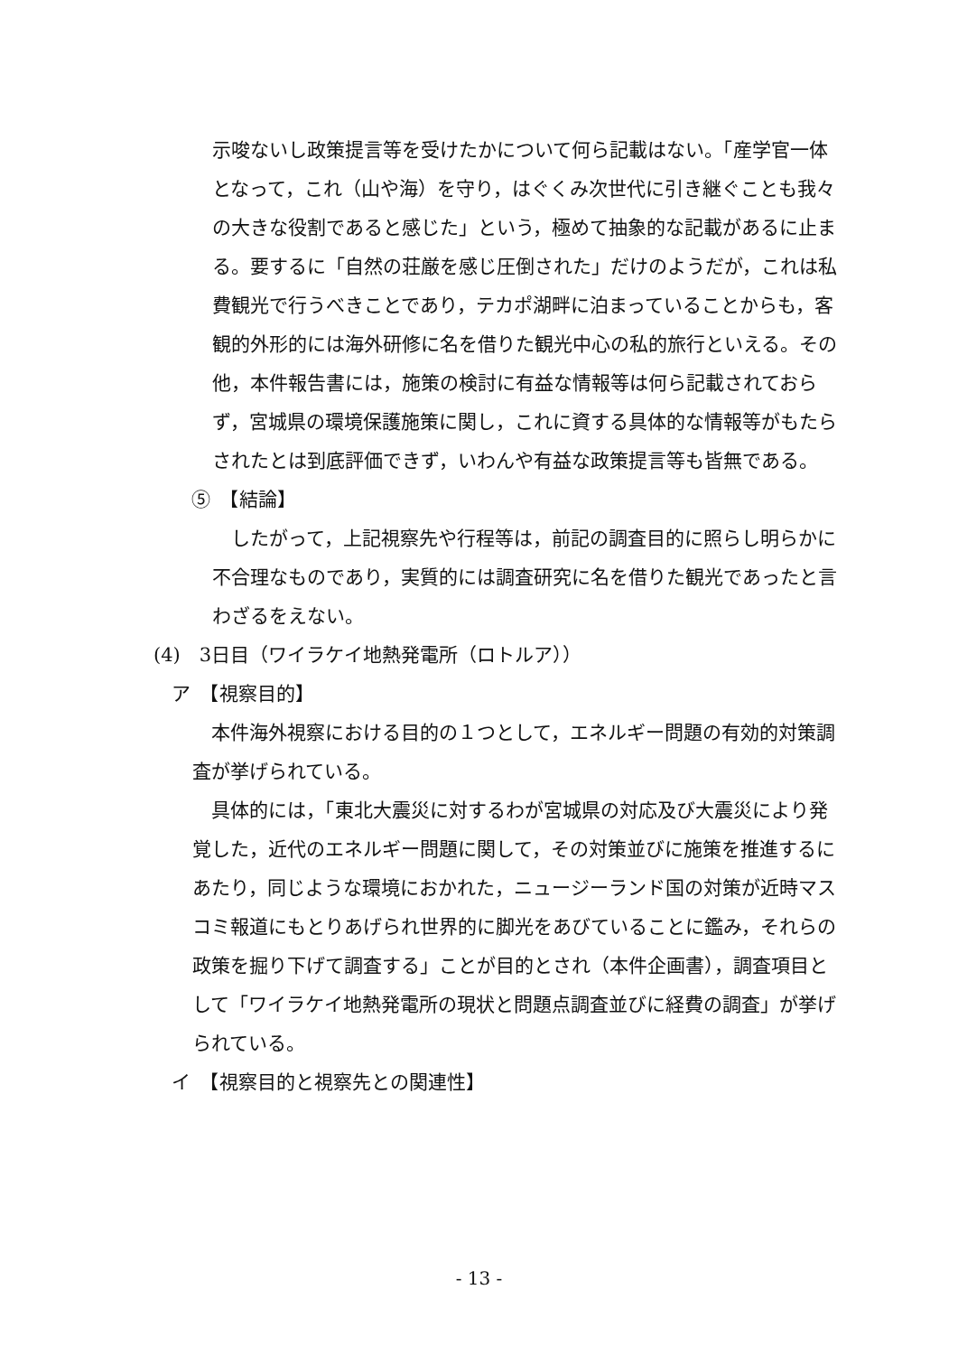示唆ないし政策提言等を受けたかについて何ら記載はない。「産学官一体となって，これ（山や海）を守り，はぐくみ次世代に引き継ぐことも我々の大きな役割であると感じた」という，極めて抽象的な記載があるに止まる。要するに「自然の荘厳を感じ圧倒された」だけのようだが，これは私費観光で行うべきことであり，テカポ湖畔に泊まっていることからも，客観的外形的には海外研修に名を借りた観光中心の私的旅行といえる。その他，本件報告書には，施策の検討に有益な情報等は何ら記載されておらず，宮城県の環境保護施策に関し，これに資する具体的な情報等がもたらされたとは到底評価できず，いわんや有益な政策提言等も皆無である。
⑤　【結論】
　したがって，上記視察先や行程等は，前記の調査目的に照らし明らかに不合理なものであり，実質的には調査研究に名を借りた観光であったと言わざるをえない。
(4)　3日目（ワイラケイ地熱発電所（ロトルア））
ア　【視察目的】
　本件海外視察における目的の１つとして，エネルギー問題の有効的対策調査が挙げられている。
　具体的には，「東北大震災に対するわが宮城県の対応及び大震災により発覚した，近代のエネルギー問題に関して，その対策並びに施策を推進するにあたり，同じような環境におかれた，ニュージーランド国の対策が近時マスコミ報道にもとりあげられ世界的に脚光をあびていることに鑑み，それらの政策を掘り下げて調査する」ことが目的とされ（本件企画書），調査項目として「ワイラケイ地熱発電所の現状と問題点調査並びに経費の調査」が挙げられている。
イ　【視察目的と視察先との関連性】
- 13 -